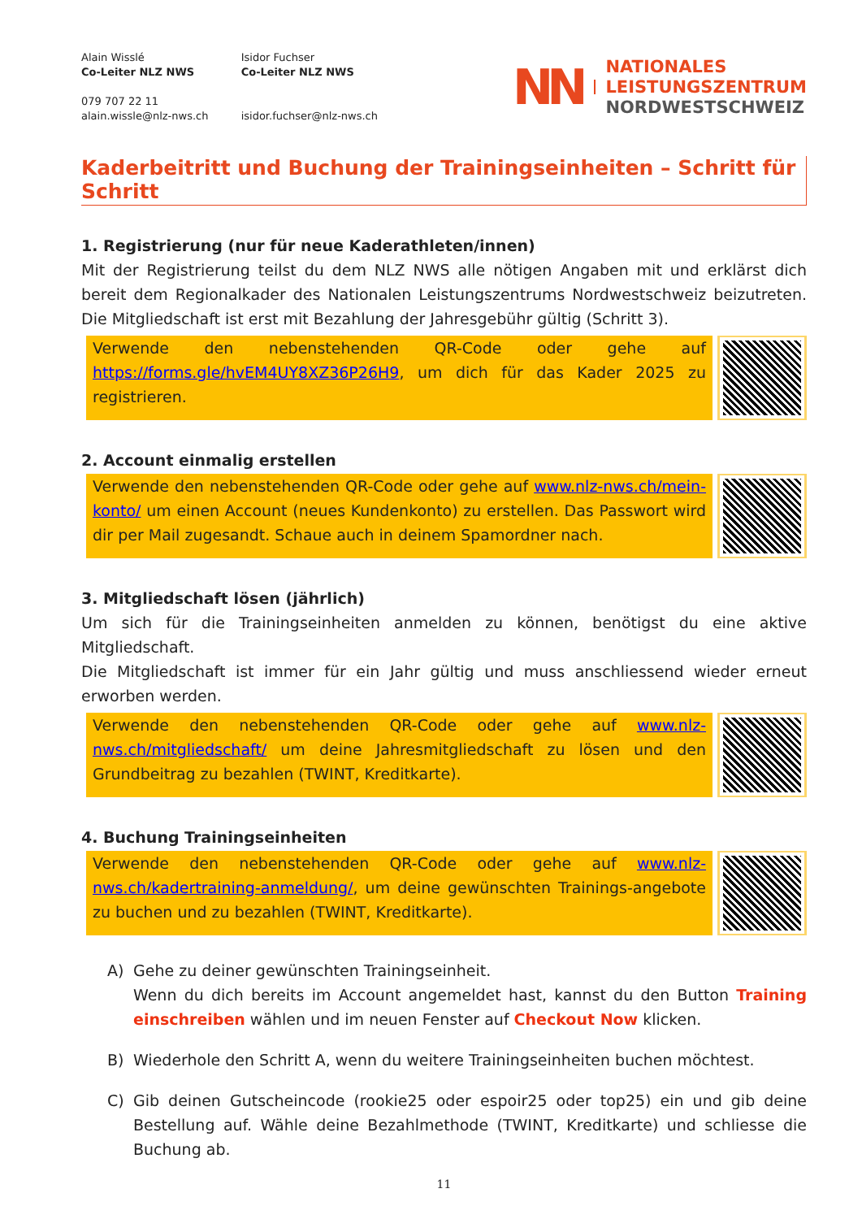Alain Wisslé
Co-Leiter NLZ NWS
079 707 22 11
alain.wissle@nlz-nws.ch
Isidor Fuchser
Co-Leiter NLZ NWS
isidor.fuchser@nlz-nws.ch
NN
NATIONALES
LEISTUNGSZENTRUM
NORDWESTSCHWEIZ
Kaderbeitritt und Buchung der Trainingseinheiten – Schritt für Schritt
1. Registrierung (nur für neue Kaderathleten/innen)
Mit der Registrierung teilst du dem NLZ NWS alle nötigen Angaben mit und erklärst dich bereit dem Regionalkader des Nationalen Leistungszentrums Nordwestschweiz beizutreten. Die Mitgliedschaft ist erst mit Bezahlung der Jahresgebühr gültig (Schritt 3).
Verwende den nebenstehenden QR-Code oder gehe auf https://forms.gle/hvEM4UY8XZ36P26H9, um dich für das Kader 2025 zu registrieren.
2. Account einmalig erstellen
Verwende den nebenstehenden QR-Code oder gehe auf www.nlz-nws.ch/mein-konto/ um einen Account (neues Kundenkonto) zu erstellen. Das Passwort wird dir per Mail zugesandt. Schaue auch in deinem Spamordner nach.
3. Mitgliedschaft lösen (jährlich)
Um sich für die Trainingseinheiten anmelden zu können, benötigst du eine aktive Mitgliedschaft.
Die Mitgliedschaft ist immer für ein Jahr gültig und muss anschliessend wieder erneut erworben werden.
Verwende den nebenstehenden QR-Code oder gehe auf www.nlz-nws.ch/mitgliedschaft/ um deine Jahresmitgliedschaft zu lösen und den Grundbeitrag zu bezahlen (TWINT, Kreditkarte).
4. Buchung Trainingseinheiten
Verwende den nebenstehenden QR-Code oder gehe auf www.nlz-nws.ch/kadertraining-anmeldung/, um deine gewünschten Trainings-angebote zu buchen und zu bezahlen (TWINT, Kreditkarte).
A) Gehe zu deiner gewünschten Trainingseinheit.
Wenn du dich bereits im Account angemeldet hast, kannst du den Button Training einschreiben wählen und im neuen Fenster auf Checkout Now klicken.
B) Wiederhole den Schritt A, wenn du weitere Trainingseinheiten buchen möchtest.
C) Gib deinen Gutscheincode (rookie25 oder espoir25 oder top25) ein und gib deine Bestellung auf. Wähle deine Bezahlmethode (TWINT, Kreditkarte) und schliesse die Buchung ab.
11